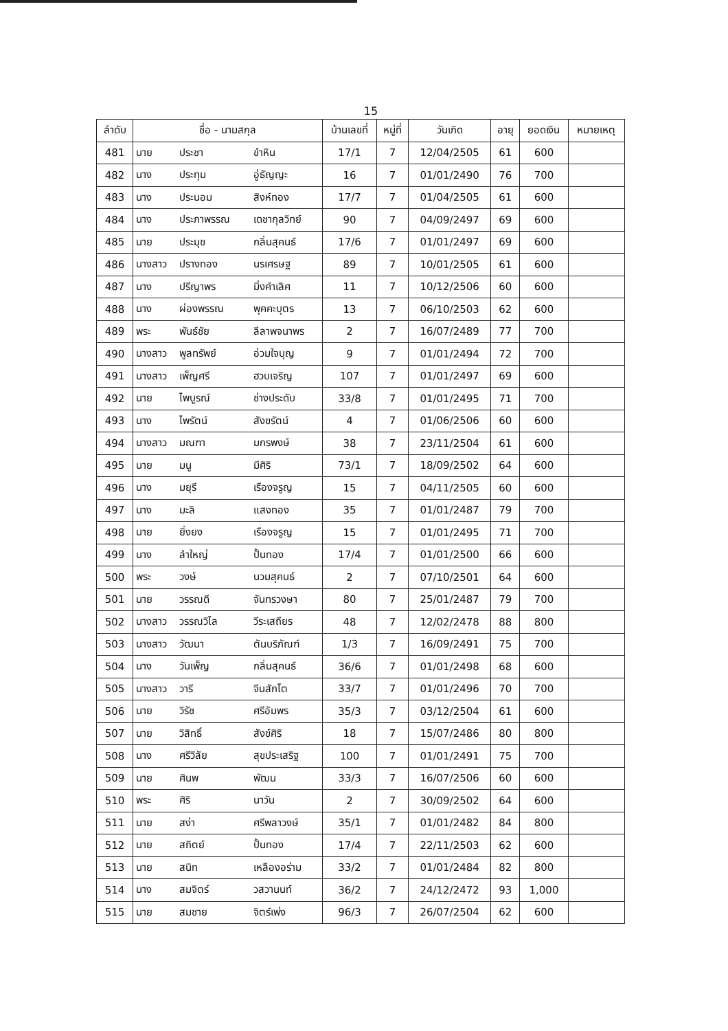15
| ลำดับ | ชื่อ - นามสกุล | | | บ้านเลขที่ | หมู่ที่ | วันเกิด | อายุ | ยอดเงิน | หมายเหตุ |
| --- | --- | --- | --- | --- | --- | --- | --- | --- | --- |
| 481 | นาย | ประชา | ขำหิน | 17/1 | 7 | 12/04/2505 | 61 | 600 | |
| 482 | นาง | ประทุม | อู่ธัญญะ | 16 | 7 | 01/01/2490 | 76 | 700 | |
| 483 | นาง | ประนอม | สิงห์ทอง | 17/7 | 7 | 01/04/2505 | 61 | 600 | |
| 484 | นาง | ประภาพรรณ | เดชากุลวิทย์ | 90 | 7 | 04/09/2497 | 69 | 600 | |
| 485 | นาย | ประมุข | กลิ่นสุคนธ์ | 17/6 | 7 | 01/01/2497 | 69 | 600 | |
| 486 | นางสาว | ปรางทอง | นรเศรษฐ | 89 | 7 | 10/01/2505 | 61 | 600 | |
| 487 | นาง | ปรีญาพร | มิ่งคำเลิศ | 11 | 7 | 10/12/2506 | 60 | 600 | |
| 488 | นาง | ผ่องพรรณ | พุคคะบุตร | 13 | 7 | 06/10/2503 | 62 | 600 | |
| 489 | พระ | พันธ์ชัย | ลีลาพจนาพร | 2 | 7 | 16/07/2489 | 77 | 700 | |
| 490 | นางสาว | พูลทรัพย์ | อ่วมใจบุญ | 9 | 7 | 01/01/2494 | 72 | 700 | |
| 491 | นางสาว | เพ็ญศรี | ฮวบเจริญ | 107 | 7 | 01/01/2497 | 69 | 600 | |
| 492 | นาย | ไพบูรณ์ | ช่างประดับ | 33/8 | 7 | 01/01/2495 | 71 | 700 | |
| 493 | นาง | ไพรัตน์ | สังขรัตน์ | 4 | 7 | 01/06/2506 | 60 | 600 | |
| 494 | นางสาว | มณฑา | มกรพงษ์ | 38 | 7 | 23/11/2504 | 61 | 600 | |
| 495 | นาย | มนู | มีศิริ | 73/1 | 7 | 18/09/2502 | 64 | 600 | |
| 496 | นาง | มยุรี | เรืองจรูญ | 15 | 7 | 04/11/2505 | 60 | 600 | |
| 497 | นาง | มะลิ | แสงทอง | 35 | 7 | 01/01/2487 | 79 | 700 | |
| 498 | นาย | ยิ่งยง | เรืองจรูญ | 15 | 7 | 01/01/2495 | 71 | 700 | |
| 499 | นาง | ลำใหญ่ | ปั้นทอง | 17/4 | 7 | 01/01/2500 | 66 | 600 | |
| 500 | พระ | วงษ์ | นวมสุคนธ์ | 2 | 7 | 07/10/2501 | 64 | 600 | |
| 501 | นาย | วรรณดี | จันทรวงษา | 80 | 7 | 25/01/2487 | 79 | 700 | |
| 502 | นางสาว | วรรณวิไล | วีระเสถียร | 48 | 7 | 12/02/2478 | 88 | 800 | |
| 503 | นางสาว | วัฒนา | ตันบริภัณฑ์ | 1/3 | 7 | 16/09/2491 | 75 | 700 | |
| 504 | นาง | วันเพ็ญ | กลิ่นสุคนธ์ | 36/6 | 7 | 01/01/2498 | 68 | 600 | |
| 505 | นางสาว | วารี | จีนสักโต | 33/7 | 7 | 01/01/2496 | 70 | 700 | |
| 506 | นาย | วิรัช | ศรีอัมพร | 35/3 | 7 | 03/12/2504 | 61 | 600 | |
| 507 | นาย | วิสิทธิ์ | สังข์ศิริ | 18 | 7 | 15/07/2486 | 80 | 800 | |
| 508 | นาง | ศรีวิลัย | สุขประเสริฐ | 100 | 7 | 01/01/2491 | 75 | 700 | |
| 509 | นาย | ศินพ | พัฒน | 33/3 | 7 | 16/07/2506 | 60 | 600 | |
| 510 | พระ | ศิริ | นาวัน | 2 | 7 | 30/09/2502 | 64 | 600 | |
| 511 | นาย | สง่า | ศรีพลาวงษ์ | 35/1 | 7 | 01/01/2482 | 84 | 800 | |
| 512 | นาย | สถิตย์ | ปั้นทอง | 17/4 | 7 | 22/11/2503 | 62 | 600 | |
| 513 | นาย | สนิท | เหลืองอร่าม | 33/2 | 7 | 01/01/2484 | 82 | 800 | |
| 514 | นาง | สมจิตร์ | วสวานนท์ | 36/2 | 7 | 24/12/2472 | 93 | 1,000 | |
| 515 | นาย | สมชาย | จิตร์เพ่ง | 96/3 | 7 | 26/07/2504 | 62 | 600 | |